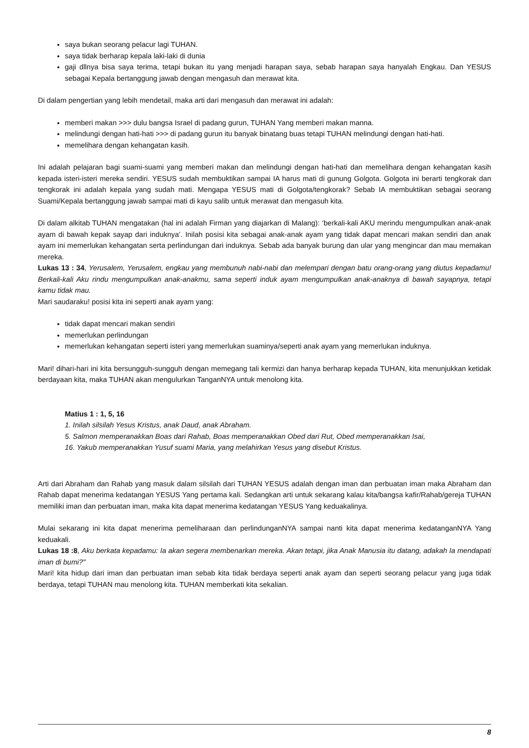saya bukan seorang pelacur lagi TUHAN.
saya tidak berharap kepala laki-laki di dunia
gaji dllnya bisa saya terima, tetapi bukan itu yang menjadi harapan saya, sebab harapan saya hanyalah Engkau. Dan YESUS sebagai Kepala bertanggung jawab dengan mengasuh dan merawat kita.
Di dalam pengertian yang lebih mendetail, maka arti dari mengasuh dan merawat ini adalah:
memberi makan >>> dulu bangsa Israel di padang gurun, TUHAN Yang memberi makan manna.
melindungi dengan hati-hati >>> di padang gurun itu banyak binatang buas tetapi TUHAN melindungi dengan hati-hati.
memelihara dengan kehangatan kasih.
Ini adalah pelajaran bagi suami-suami yang memberi makan dan melindungi dengan hati-hati dan memelihara dengan kehangatan kasih kepada isteri-isteri mereka sendiri. YESUS sudah membuktikan sampai IA harus mati di gunung Golgota. Golgota ini berarti tengkorak dan tengkorak ini adalah kepala yang sudah mati. Mengapa YESUS mati di Golgota/tengkorak? Sebab IA membuktikan sebagai seorang Suami/Kepala bertanggung jawab sampai mati di kayu salib untuk merawat dan mengasuh kita.
Di dalam alkitab TUHAN mengatakan (hal ini adalah Firman yang diajarkan di Malang): ‘berkali-kali AKU merindu mengumpulkan anak-anak ayam di bawah kepak sayap dari induknya’. Inilah posisi kita sebagai anak-anak ayam yang tidak dapat mencari makan sendiri dan anak ayam ini memerlukan kehangatan serta perlindungan dari induknya. Sebab ada banyak burung dan ular yang mengincar dan mau memakan mereka.
Lukas 13 : 34, Yerusalem, Yerusalem, engkau yang membunuh nabi-nabi dan melempari dengan batu orang-orang yang diutus kepadamu! Berkali-kali Aku rindu mengumpulkan anak-anakmu, sama seperti induk ayam mengumpulkan anak-anaknya di bawah sayapnya, tetapi kamu tidak mau.
Mari saudaraku! posisi kita ini seperti anak ayam yang:
tidak dapat mencari makan sendiri
memerlukan perlindungan
memerlukan kehangatan seperti isteri yang memerlukan suaminya/seperti anak ayam yang memerlukan induknya.
Mari! dihari-hari ini kita bersungguh-sungguh dengan memegang tali kermizi dan hanya berharap kepada TUHAN, kita menunjukkan ketidak berdayaan kita, maka TUHAN akan mengulurkan TanganNYA untuk menolong kita.
Matius 1 : 1, 5, 16
1. Inilah silsilah Yesus Kristus, anak Daud, anak Abraham.
5. Salmon memperanakkan Boas dari Rahab, Boas memperanakkan Obed dari Rut, Obed memperanakkan Isai,
16. Yakub memperanakkan Yusuf suami Maria, yang melahirkan Yesus yang disebut Kristus.
Arti dari Abraham dan Rahab yang masuk dalam silsilah dari TUHAN YESUS adalah dengan iman dan perbuatan iman maka Abraham dan Rahab dapat menerima kedatangan YESUS Yang pertama kali. Sedangkan arti untuk sekarang kalau kita/bangsa kafir/Rahab/gereja TUHAN memiliki iman dan perbuatan iman, maka kita dapat menerima kedatangan YESUS Yang keduakalinya.
Mulai sekarang ini kita dapat menerima pemeliharaan dan perlindunganNYA sampai nanti kita dapat menerima kedatanganNYA Yang keduakali.
Lukas 18 :8, Aku berkata kepadamu: Ia akan segera membenarkan mereka. Akan tetapi, jika Anak Manusia itu datang, adakah Ia mendapati iman di bumi?"
Mari! kita hidup dari iman dan perbuatan iman sebab kita tidak berdaya seperti anak ayam dan seperti seorang pelacur yang juga tidak berdaya, tetapi TUHAN mau menolong kita. TUHAN memberkati kita sekalian.
8